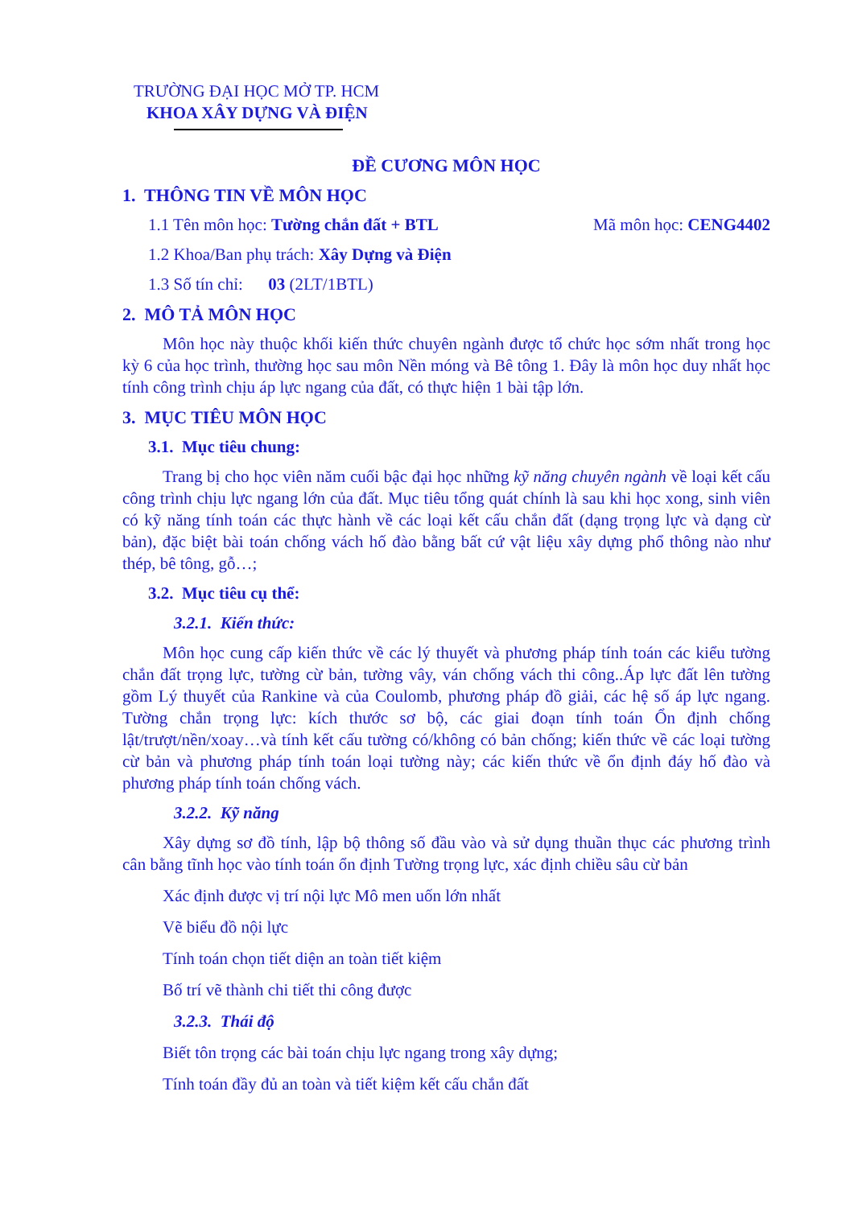TRƯỜNG ĐẠI HỌC MỞ TP. HCM
KHOA XÂY DỰNG VÀ ĐIỆN
ĐỀ CƯƠNG MÔN HỌC
1. THÔNG TIN VỀ MÔN HỌC
1.1 Tên môn học: Tường chắn đất + BTL Mã môn học: CENG4402
1.2 Khoa/Ban phụ trách: Xây Dựng và Điện
1.3 Số tín chỉ: 03 (2LT/1BTL)
2. MÔ TẢ MÔN HỌC
Môn học này thuộc khối kiến thức chuyên ngành được tổ chức học sớm nhất trong học kỳ 6 của học trình, thường học sau môn Nền móng và Bê tông 1. Đây là môn học duy nhất học tính công trình chịu áp lực ngang của đất, có thực hiện 1 bài tập lớn.
3. MỤC TIÊU MÔN HỌC
3.1. Mục tiêu chung:
Trang bị cho học viên năm cuối bậc đại học những kỹ năng chuyên ngành về loại kết cấu công trình chịu lực ngang lớn của đất. Mục tiêu tổng quát chính là sau khi học xong, sinh viên có kỹ năng tính toán các thực hành về các loại kết cấu chắn đất (dạng trọng lực và dạng cừ bản), đặc biệt bài toán chống vách hố đào bằng bất cứ vật liệu xây dựng phổ thông nào như thép, bê tông, gỗ…;
3.2. Mục tiêu cụ thể:
3.2.1. Kiến thức:
Môn học cung cấp kiến thức về các lý thuyết và phương pháp tính toán các kiểu tường chắn đất trọng lực, tường cừ bản, tường vây, ván chống vách thi công..Áp lực đất lên tường gồm Lý thuyết của Rankine và của Coulomb, phương pháp đồ giải, các hệ số áp lực ngang. Tường chắn trọng lực: kích thước sơ bộ, các giai đoạn tính toán Ổn định chống lật/trượt/nền/xoay…và tính kết cấu tường có/không có bản chống; kiến thức về các loại tường cừ bản và phương pháp tính toán loại tường này; các kiến thức về ổn định đáy hố đào và phương pháp tính toán chống vách.
3.2.2. Kỹ năng
Xây dựng sơ đồ tính, lập bộ thông số đầu vào và sử dụng thuần thục các phương trình cân bằng tĩnh học vào tính toán ổn định Tường trọng lực, xác định chiều sâu cừ bản
Xác định được vị trí nội lực Mô men uốn lớn nhất
Vẽ biểu đồ nội lực
Tính toán chọn tiết diện an toàn tiết kiệm
Bố trí vẽ thành chi tiết thi công được
3.2.3. Thái độ
Biết tôn trọng các bài toán chịu lực ngang trong xây dựng;
Tính toán đầy đủ an toàn và tiết kiệm kết cấu chắn đất